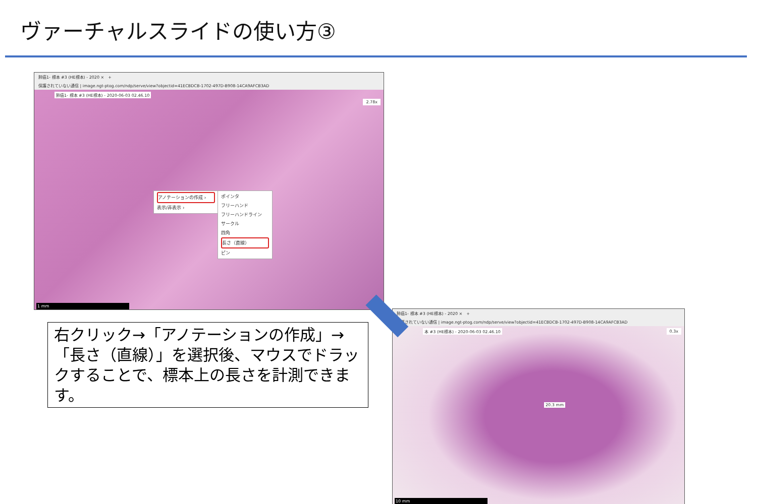ヴァーチャルスライドの使い方③
肺癌1- 標本 #3 (HE標本) - 2020 ×　+
保護されていない通信 | image.ngt-ptog.com/ndp/serve/view?objectid=41ECBDCB-1702-497D-B908-14CA9AFCB3AD
肺癌1- 標本 #3 (HE標本) - 2020-06-03 02.46.10
2.78x
アノテーションの作成 ›
表示/非表示 ›
ポインタ
フリーハンド
フリーハンドライン
サークル
四角
長さ（直線）
ピン
1 mm
右クリック→「アノテーションの作成」→「長さ（直線）」を選択後、マウスでドラックすることで、標本上の長さを計測できます。
肺癌1- 標本 #3 (HE標本) - 2020 ×　+
保護されていない通信 | image.ngt-ptog.com/ndp/serve/view?objectid=41ECBDCB-1702-497D-B908-14CA9AFCB3AD
本 #3 (HE標本) - 2020-06-03 02.46.10
0.3x
20.3 mm
10 mm